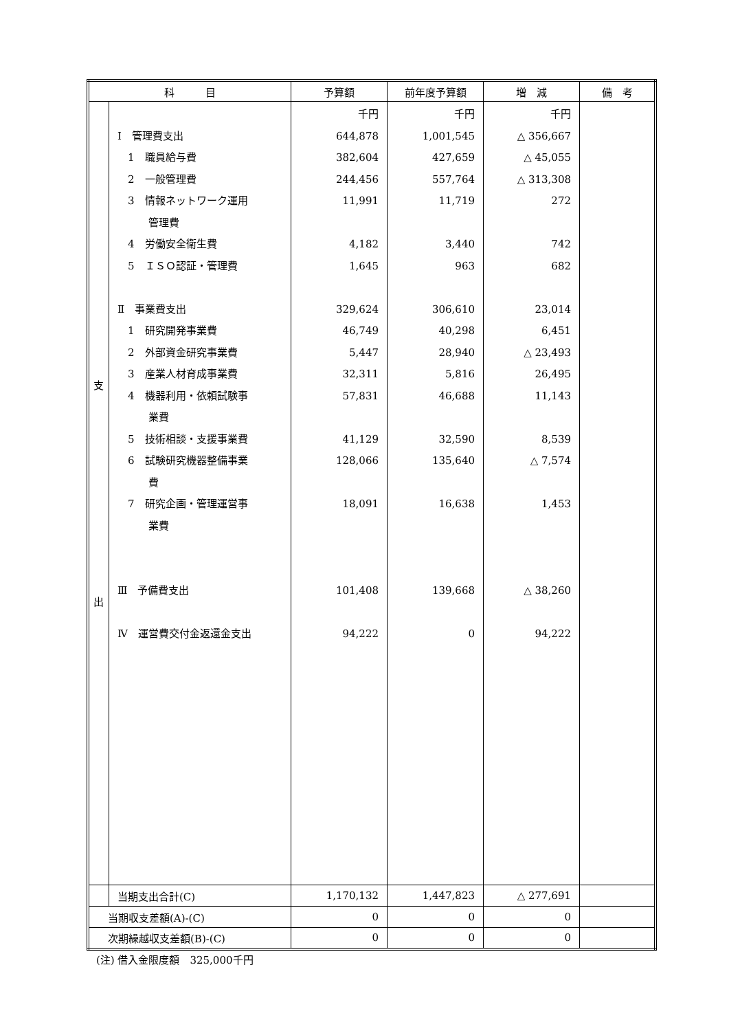| 科 目 | | 予算額 | 前年度予算額 | 増 減 | 備 考 |
| --- | --- | --- | --- | --- | --- |
| 支 出 | Ⅰ 管理費支出 1 職員給与費 2 一般管理費 3 情報ネットワーク運用 管理費 4 労働安全衛生費 5 ＩＳＯ認証・管理費 Ⅱ 事業費支出 1 研究開発事業費 2 外部資金研究事業費 3 産業人材育成事業費 4 機器利用・依頼試験事 業費 5 技術相談・支援事業費 6 試験研究機器整備事業 費 7 研究企画・管理運営事 業費 Ⅲ 予備費支出 Ⅳ 運営費交付金返還金支出 | 千円 644,878 382,604 244,456 11,991 4,182 1,645 329,624 46,749 5,447 32,311 57,831 41,129 128,066 18,091 101,408 94,222 | 千円 1,001,545 427,659 557,764 11,719 3,440 963 306,610 40,298 28,940 5,816 46,688 32,590 135,640 16,638 139,668 0 | 千円 △ 356,667 △ 45,055 △ 313,308 272 742 682 23,014 6,451 △ 23,493 26,495 11,143 8,539 △ 7,574 1,453 △ 38,260 94,222 | |
| | 当期支出合計(C) | 1,170,132 | 1,447,823 | △ 277,691 | |
| 当期収支差額(A)-(C) | | 0 | 0 | 0 | |
| 次期繰越収支差額(B)-(C) | | 0 | 0 | 0 | |
(注) 借入金限度額　325,000千円